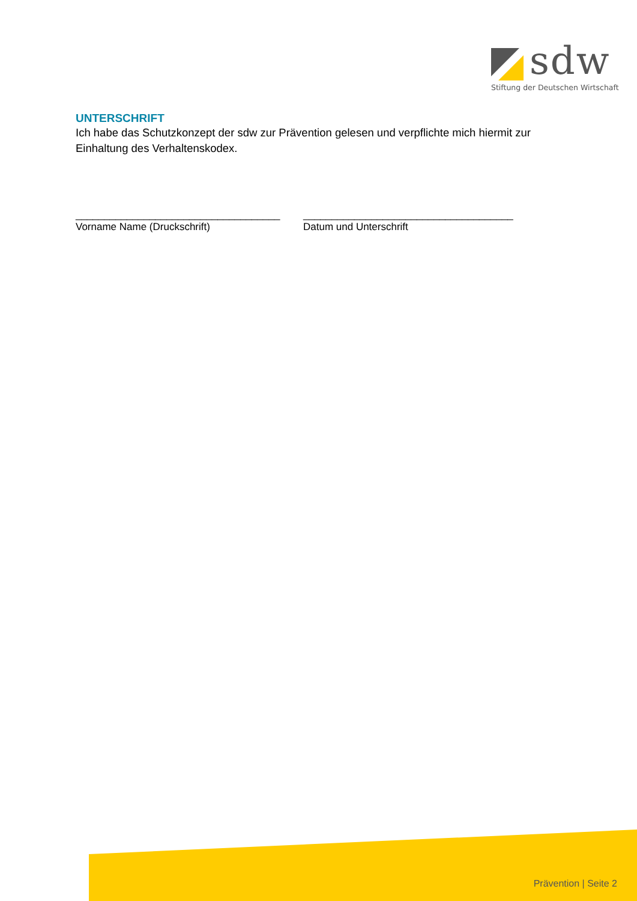sdw
Stiftung der Deutschen Wirtschaft
UNTERSCHRIFT
Ich habe das Schutzkonzept der sdw zur Prävention gelesen und verpflichte mich hiermit zur Einhaltung des Verhaltenskodex.
____________________________________
Vorname Name (Druckschrift)
_____________________________________
Datum und Unterschrift
Prävention | Seite 2